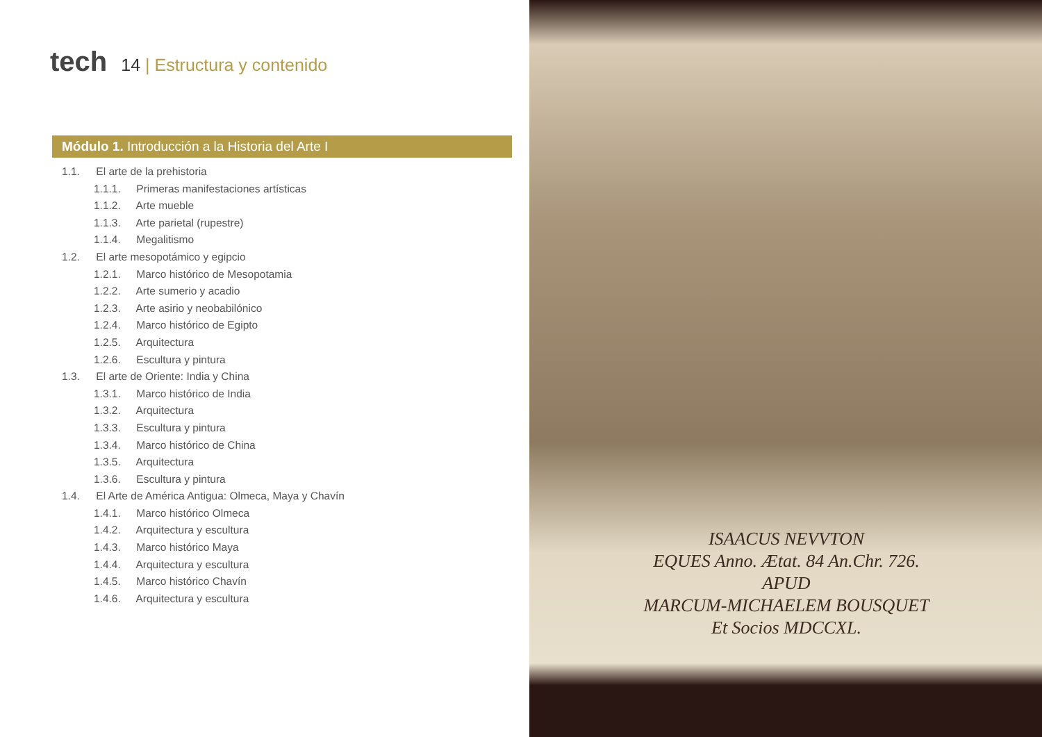tech
14 | Estructura y contenido
Módulo 1. Introducción a la Historia del Arte I
1.1. El arte de la prehistoria
1.1.1. Primeras manifestaciones artísticas
1.1.2. Arte mueble
1.1.3. Arte parietal (rupestre)
1.1.4. Megalitismo
1.2. El arte mesopotámico y egipcio
1.2.1. Marco histórico de Mesopotamia
1.2.2. Arte sumerio y acadio
1.2.3. Arte asirio y neobabilónico
1.2.4. Marco histórico de Egipto
1.2.5. Arquitectura
1.2.6. Escultura y pintura
1.3. El arte de Oriente: India y China
1.3.1. Marco histórico de India
1.3.2. Arquitectura
1.3.3. Escultura y pintura
1.3.4. Marco histórico de China
1.3.5. Arquitectura
1.3.6. Escultura y pintura
1.4. El Arte de América Antigua: Olmeca, Maya y Chavín
1.4.1. Marco histórico Olmeca
1.4.2. Arquitectura y escultura
1.4.3. Marco histórico Maya
1.4.4. Arquitectura y escultura
1.4.5. Marco histórico Chavín
1.4.6. Arquitectura y escultura
ISAACUS NEVVTON
EQUES Anno. Ætat. 84 An.Chr. 726.
APUD
MARCUM-MICHAELEM BOUSQUET
Et Socios MDCCXL.